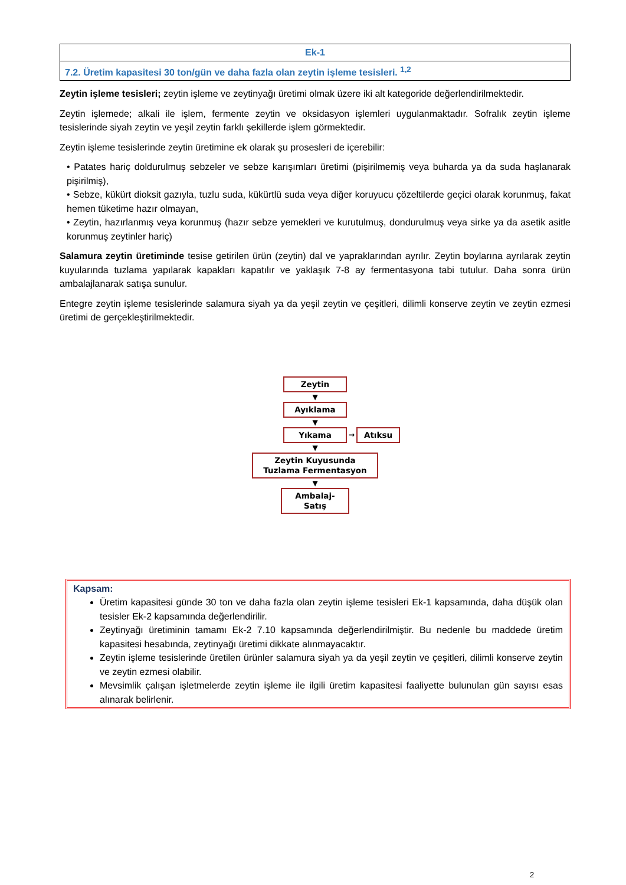| Ek-1 |
| 7.2. Üretim kapasitesi 30 ton/gün ve daha fazla olan zeytin işleme tesisleri. <sup>1,2</sup> |
Zeytin işleme tesisleri; zeytin işleme ve zeytinyağı üretimi olmak üzere iki alt kategoride değerlendirilmektedir.
Zeytin işlemede; alkali ile işlem, fermente zeytin ve oksidasyon işlemleri uygulanmaktadır. Sofralık zeytin işleme tesislerinde siyah zeytin ve yeşil zeytin farklı şekillerde işlem görmektedir.
Zeytin işleme tesislerinde zeytin üretimine ek olarak şu prosesleri de içerebilir:
• Patates hariç doldurulmuş sebzeler ve sebze karışımları üretimi (pişirilmemiş veya buharda ya da suda haşlanarak pişirilmiş),
• Sebze, kükürt dioksit gazıyla, tuzlu suda, kükürtlü suda veya diğer koruyucu çözeltilerde geçici olarak korunmuş, fakat hemen tüketime hazır olmayan,
• Zeytin, hazırlanmış veya korunmuş (hazır sebze yemekleri ve kurutulmuş, dondurulmuş veya sirke ya da asetik asitle korunmuş zeytinler hariç)
Salamura zeytin üretiminde tesise getirilen ürün (zeytin) dal ve yapraklarından ayrılır. Zeytin boylarına ayrılarak zeytin kuyularında tuzlama yapılarak kapakları kapatılır ve yaklaşık 7-8 ay fermentasyona tabi tutulur. Daha sonra ürün ambalajlanarak satışa sunulur.
Entegre zeytin işleme tesislerinde salamura siyah ya da yeşil zeytin ve çeşitleri, dilimli konserve zeytin ve zeytin ezmesi üretimi de gerçekleştirilmektedir.
Zeytin
▼
Ayıklama
▼
Yıkama
→
Atıksu
▼
Zeytin Kuyusunda Tuzlama Fermentasyon
▼
Ambalaj-Satış
Kapsam:
Üretim kapasitesi günde 30 ton ve daha fazla olan zeytin işleme tesisleri Ek-1 kapsamında, daha düşük olan tesisler Ek-2 kapsamında değerlendirilir.
Zeytinyağı üretiminin tamamı Ek-2 7.10 kapsamında değerlendirilmiştir. Bu nedenle bu maddede üretim kapasitesi hesabında, zeytinyağı üretimi dikkate alınmayacaktır.
Zeytin işleme tesislerinde üretilen ürünler salamura siyah ya da yeşil zeytin ve çeşitleri, dilimli konserve zeytin ve zeytin ezmesi olabilir.
Mevsimlik çalışan işletmelerde zeytin işleme ile ilgili üretim kapasitesi faaliyette bulunulan gün sayısı esas alınarak belirlenir.
2